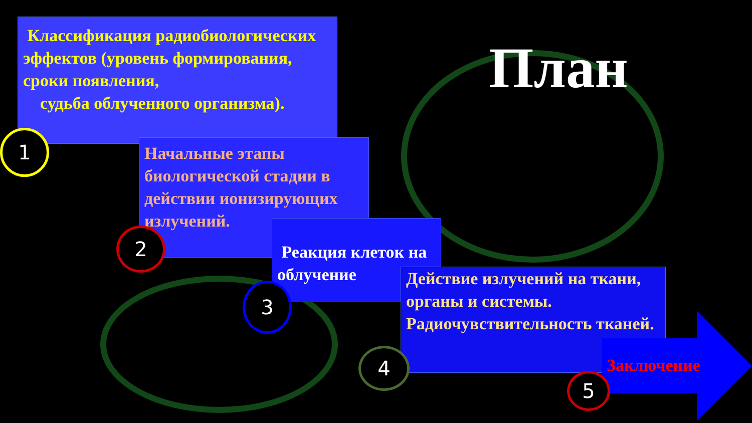План
Классификация радиобиологических эффектов (уровень формирования, сроки появления,
судьба облученного организма).
Начальные этапы биологической стадии в действии ионизирующих излучений.
Реакция клеток на облучение
Действие излучений на ткани, органы и системы. Радиочувствительность тканей.
Заключение
1
2
3
4
5